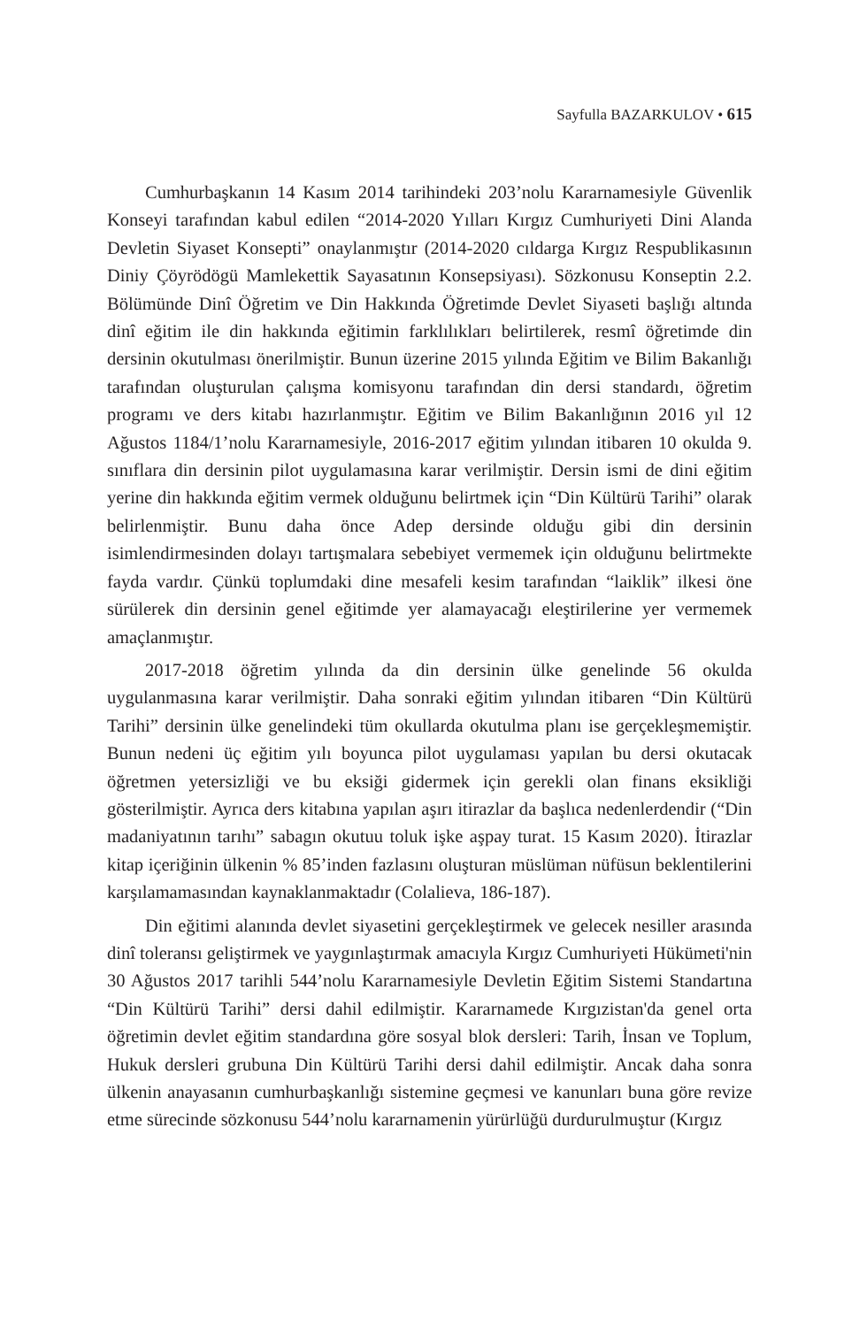Sayfulla BAZARKULOV • 615
Cumhurbaşkanın 14 Kasım 2014 tarihindeki 203’nolu Kararnamesiyle Güvenlik Konseyi tarafından kabul edilen “2014-2020 Yılları Kırgız Cumhuriyeti Dini Alanda Devletin Siyaset Konsepti” onaylanmıştır (2014-2020 cıldarga Kırgız Respublikasının Diniy Çöyrödögü Mamlekettik Sayasatının Konsepsiyası). Sözkonusu Konseptin 2.2. Bölümünde Dinî Öğretim ve Din Hakkında Öğretimde Devlet Siyaseti başlığı altında dinî eğitim ile din hakkında eğitimin farklılıkları belirtilerek, resmî öğretimde din dersinin okutulması önerilmiştir. Bunun üzerine 2015 yılında Eğitim ve Bilim Bakanlığı tarafından oluşturulan çalışma komisyonu tarafından din dersi standardı, öğretim programı ve ders kitabı hazırlanmıştır. Eğitim ve Bilim Bakanlığının 2016 yıl 12 Ağustos 1184/1’nolu Kararnamesiyle, 2016-2017 eğitim yılından itibaren 10 okulda 9. sınıflara din dersinin pilot uygulamasına karar verilmiştir. Dersin ismi de dini eğitim yerine din hakkında eğitim vermek olduğunu belirtmek için “Din Kültürü Tarihi” olarak belirlenmiştir. Bunu daha önce Adep dersinde olduğu gibi din dersinin isimlendirmesinden dolayı tartışmalara sebebiyet vermemek için olduğunu belirtmekte fayda vardır. Çünkü toplumdaki dine mesafeli kesim tarafından “laiklik” ilkesi öne sürülerek din dersinin genel eğitimde yer alamayacağı eleştirilerine yer vermemek amaçlanmıştır.
2017-2018 öğretim yılında da din dersinin ülke genelinde 56 okulda uygulanmasına karar verilmiştir. Daha sonraki eğitim yılından itibaren “Din Kültürü Tarihi” dersinin ülke genelindeki tüm okullarda okutulma planı ise gerçekleşmemiştir. Bunun nedeni üç eğitim yılı boyunca pilot uygulaması yapılan bu dersi okutacak öğretmen yetersizliği ve bu eksiği gidermek için gerekli olan finans eksikliği gösterilmiştir. Ayrıca ders kitabına yapılan aşırı itirazlar da başlıca nedenlerdendir (“Din madaniyatının tarıhı” sabagın okutuu toluk işke aşpay turat. 15 Kasım 2020). İtirazlar kitap içeriğinin ülkenin % 85’inden fazlasını oluşturan müslüman nüfüsun beklentilerini karşılamamasından kaynaklanmaktadır (Colalieva, 186-187).
Din eğitimi alanında devlet siyasetini gerçekleştirmek ve gelecek nesiller arasında dinî toleransı geliştirmek ve yaygınlaştırmak amacıyla Kırgız Cumhuriyeti Hükümeti'nin 30 Ağustos 2017 tarihli 544’nolu Kararnamesiyle Devletin Eğitim Sistemi Standartına “Din Kültürü Tarihi” dersi dahil edilmiştir. Kararnamede Kırgızistan'da genel orta öğretimin devlet eğitim standardına göre sosyal blok dersleri: Tarih, İnsan ve Toplum, Hukuk dersleri grubuna Din Kültürü Tarihi dersi dahil edilmiştir. Ancak daha sonra ülkenin anayasanın cumhurbaşkanlığı sistemine geçmesi ve kanunları buna göre revize etme sürecinde sözkonusu 544’nolu kararnamenin yürürlüğü durdurulmuştur (Kırgız